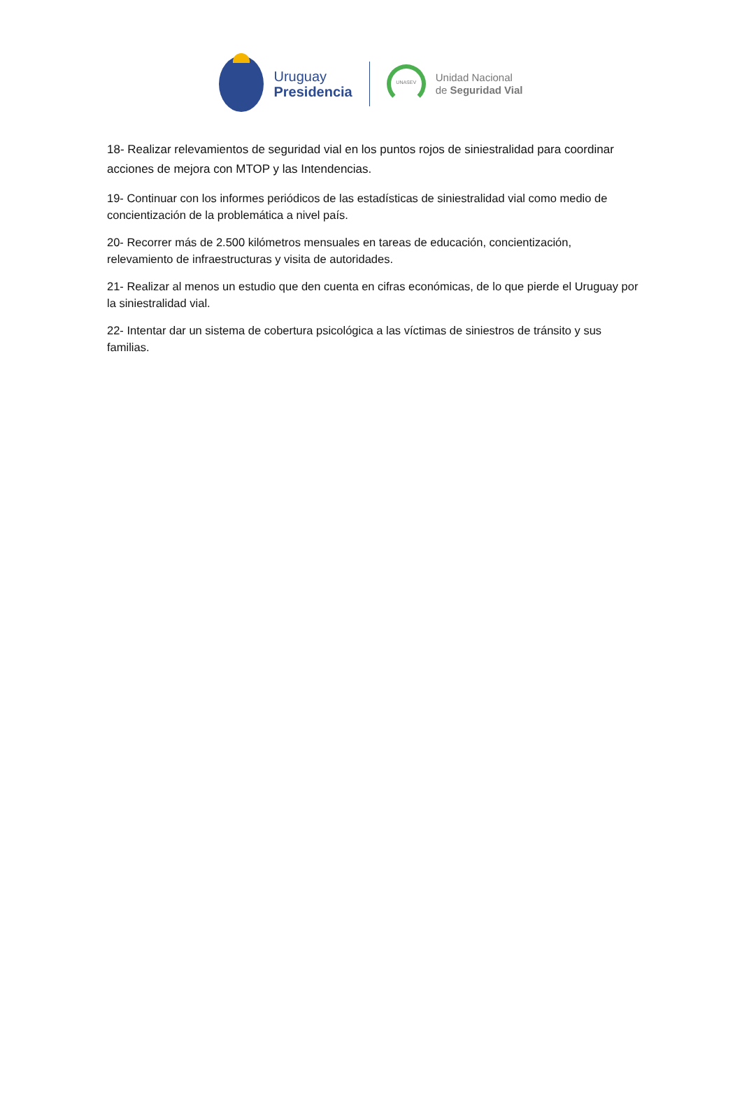Uruguay
Presidencia
UNASEV
Unidad Nacional
de Seguridad Vial
18- Realizar relevamientos de seguridad vial en los puntos rojos de siniestralidad para coordinar acciones de mejora con MTOP y las Intendencias.
19- Continuar con los informes periódicos de las estadísticas de siniestralidad vial como medio de concientización de la problemática a nivel país.
20- Recorrer más de 2.500 kilómetros mensuales en tareas de educación, concientización, relevamiento de infraestructuras y visita de autoridades.
21- Realizar al menos un estudio que den cuenta en cifras económicas, de lo que pierde el Uruguay por la siniestralidad vial.
22- Intentar dar un sistema de cobertura psicológica a las víctimas de siniestros de tránsito y sus familias.